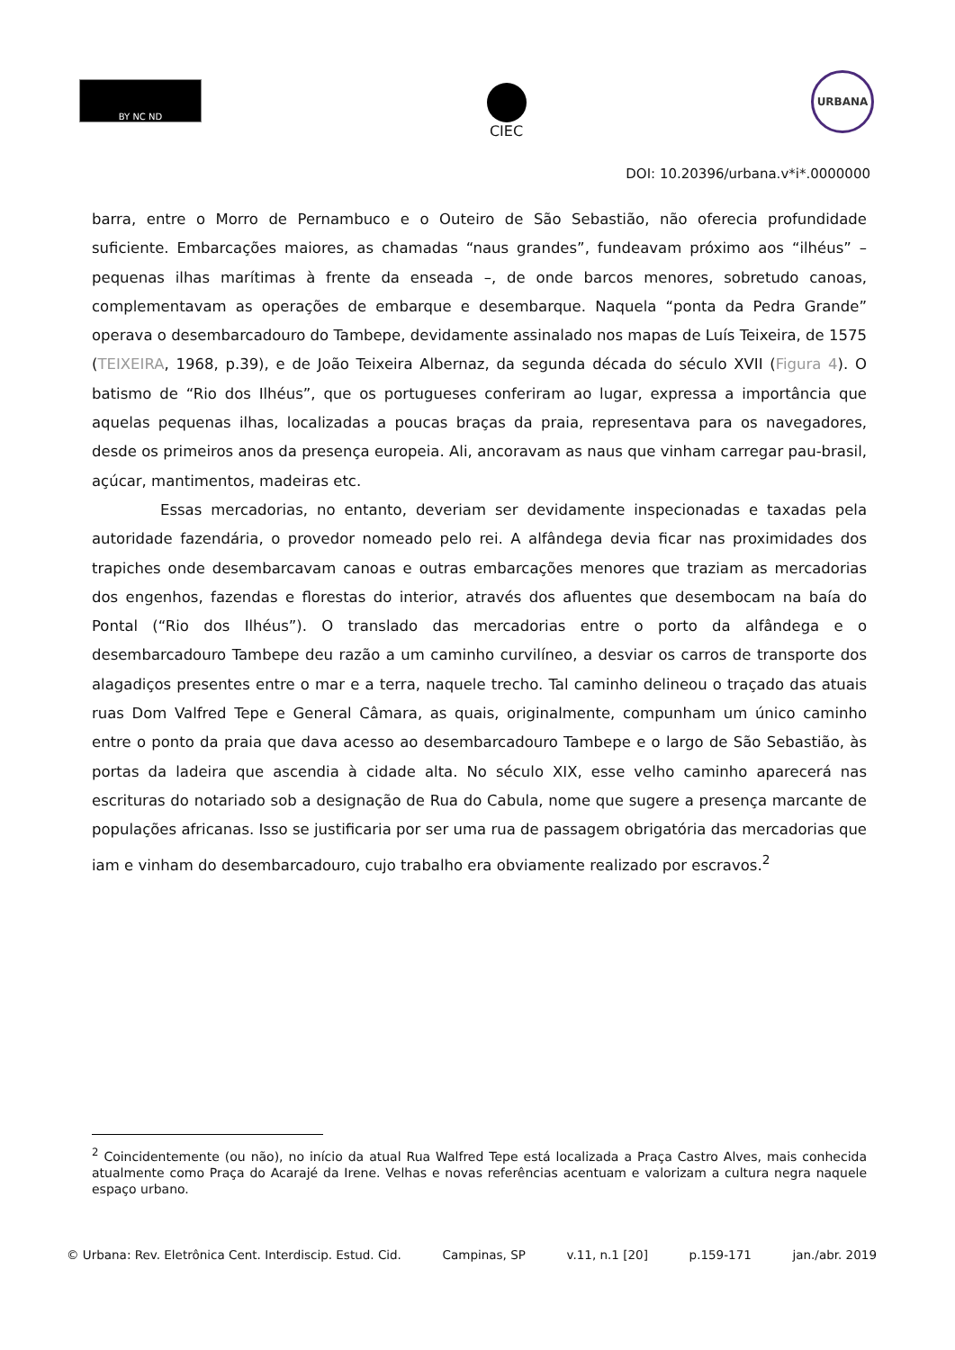BY NC ND
CIEC
URBANA
DOI: 10.20396/urbana.v*i*.0000000
barra, entre o Morro de Pernambuco e o Outeiro de São Sebastião, não oferecia profundidade suficiente. Embarcações maiores, as chamadas “naus grandes”, fundeavam próximo aos “ilhéus” – pequenas ilhas marítimas à frente da enseada –, de onde barcos menores, sobretudo canoas, complementavam as operações de embarque e desembarque. Naquela “ponta da Pedra Grande” operava o desembarcadouro do Tambepe, devidamente assinalado nos mapas de Luís Teixeira, de 1575 (TEIXEIRA, 1968, p.39), e de João Teixeira Albernaz, da segunda década do século XVII (Figura 4). O batismo de “Rio dos Ilhéus”, que os portugueses conferiram ao lugar, expressa a importância que aquelas pequenas ilhas, localizadas a poucas braças da praia, representava para os navegadores, desde os primeiros anos da presença europeia. Ali, ancoravam as naus que vinham carregar pau-brasil, açúcar, mantimentos, madeiras etc.
Essas mercadorias, no entanto, deveriam ser devidamente inspecionadas e taxadas pela autoridade fazendária, o provedor nomeado pelo rei. A alfândega devia ficar nas proximidades dos trapiches onde desembarcavam canoas e outras embarcações menores que traziam as mercadorias dos engenhos, fazendas e florestas do interior, através dos afluentes que desembocam na baía do Pontal (“Rio dos Ilhéus”). O translado das mercadorias entre o porto da alfândega e o desembarcadouro Tambepe deu razão a um caminho curvilíneo, a desviar os carros de transporte dos alagadiços presentes entre o mar e a terra, naquele trecho. Tal caminho delineou o traçado das atuais ruas Dom Valfred Tepe e General Câmara, as quais, originalmente, compunham um único caminho entre o ponto da praia que dava acesso ao desembarcadouro Tambepe e o largo de São Sebastião, às portas da ladeira que ascendia à cidade alta. No século XIX, esse velho caminho aparecerá nas escrituras do notariado sob a designação de Rua do Cabula, nome que sugere a presença marcante de populações africanas. Isso se justificaria por ser uma rua de passagem obrigatória das mercadorias que iam e vinham do desembarcadouro, cujo trabalho era obviamente realizado por escravos.<sup>2</sup>
<sup>2</sup> Coincidentemente (ou não), no início da atual Rua Walfred Tepe está localizada a Praça Castro Alves, mais conhecida atualmente como Praça do Acarajé da Irene. Velhas e novas referências acentuam e valorizam a cultura negra naquele espaço urbano.
© Urbana: Rev. Eletrônica Cent. Interdiscip. Estud. Cid. Campinas, SP v.11, n.1 [20] p.159-171 jan./abr. 2019